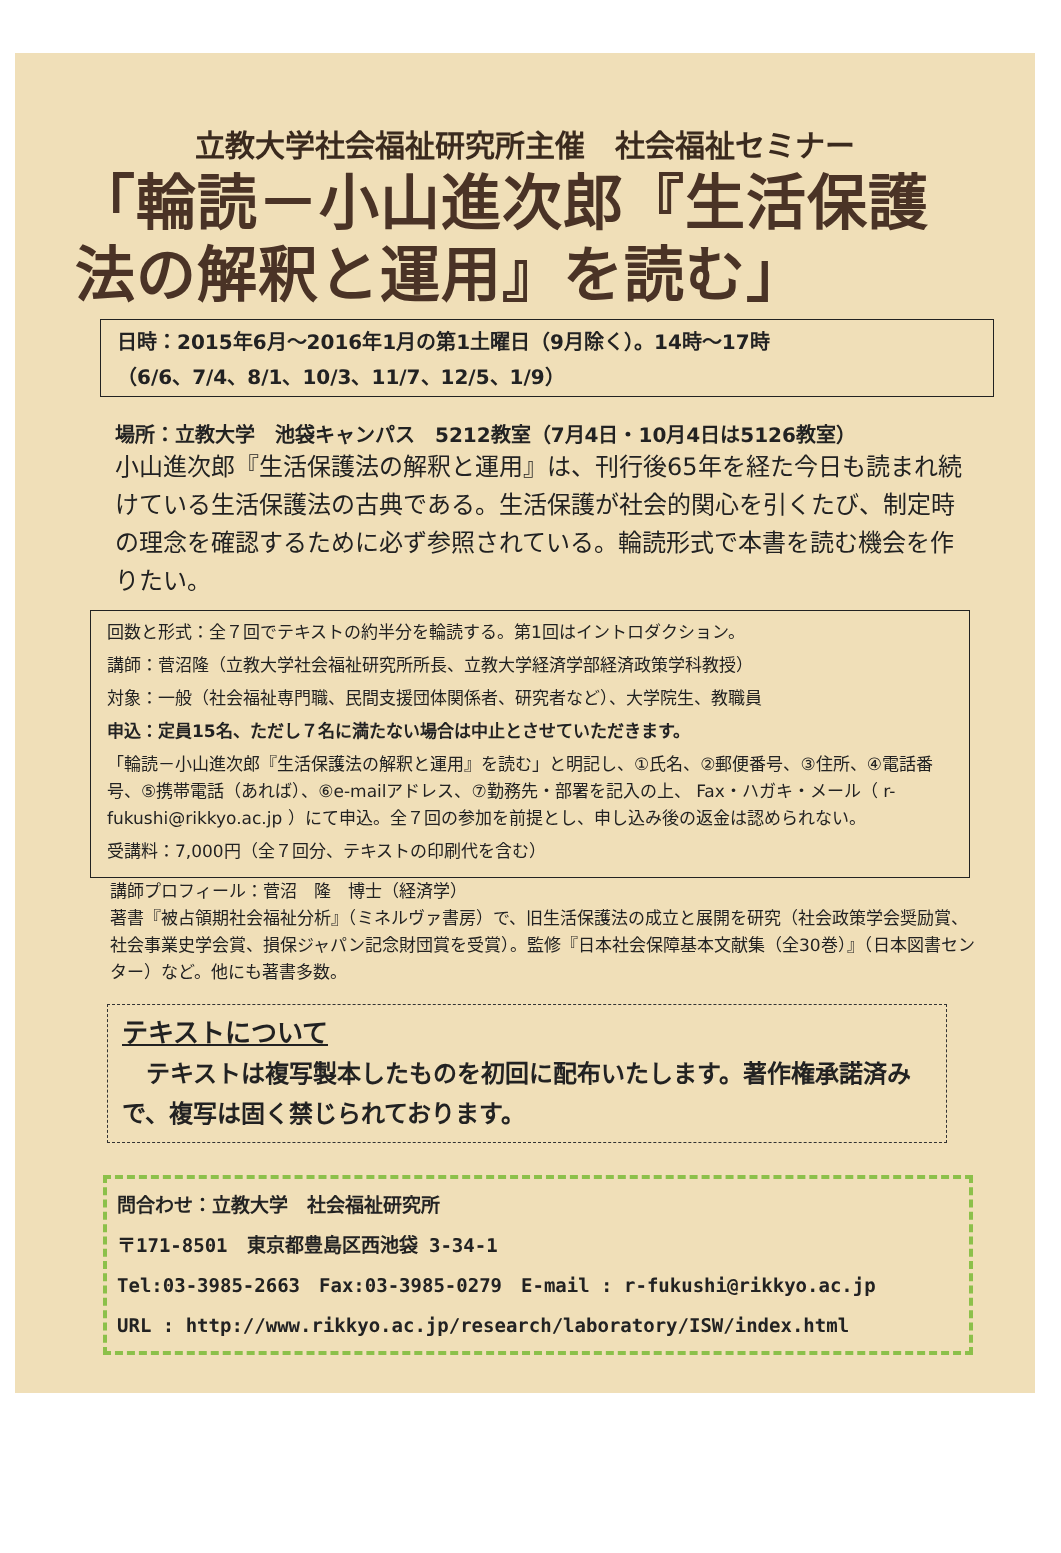立教大学社会福祉研究所主催　社会福祉セミナー
「輪読－小山進次郎『生活保護法の解釈と運用』を読む」
日時：2015年6月～2016年1月の第1土曜日（9月除く）。14時～17時
（6/6、7/4、8/1、10/3、11/7、12/5、1/9）
場所：立教大学　池袋キャンパス　5212教室（7月4日・10月4日は5126教室）
小山進次郎『生活保護法の解釈と運用』は、刊行後65年を経た今日も読まれ続けている生活保護法の古典である。生活保護が社会的関心を引くたび、制定時の理念を確認するために必ず参照されている。輪読形式で本書を読む機会を作りたい。
回数と形式：全７回でテキストの約半分を輪読する。第1回はイントロダクション。
講師：菅沼隆（立教大学社会福祉研究所所長、立教大学経済学部経済政策学科教授）
対象：一般（社会福祉専門職、民間支援団体関係者、研究者など）、大学院生、教職員
申込：定員15名、ただし７名に満たない場合は中止とさせていただきます。
「輪読－小山進次郎『生活保護法の解釈と運用』を読む」と明記し、①氏名、②郵便番号、③住所、④電話番号、⑤携帯電話（あれば）、⑥e-mailアドレス、⑦勤務先・部署を記入の上、 Fax・ハガキ・メール（ r-fukushi@rikkyo.ac.jp ）にて申込。全７回の参加を前提とし、申し込み後の返金は認められない。
受講料：7,000円（全７回分、テキストの印刷代を含む）
講師プロフィール：菅沼　隆　博士（経済学）
著書『被占領期社会福祉分析』（ミネルヴァ書房）で、旧生活保護法の成立と展開を研究（社会政策学会奨励賞、社会事業史学会賞、損保ジャパン記念財団賞を受賞）。監修『日本社会保障基本文献集（全30巻）』（日本図書センター）など。他にも著書多数。
テキストについて
　テキストは複写製本したものを初回に配布いたします。著作権承諾済みで、複写は固く禁じられております。
問合わせ：立教大学　社会福祉研究所
〒171-8501　東京都豊島区西池袋 3-34-1
Tel:03-3985-2663　Fax:03-3985-0279　E-mail : r-fukushi@rikkyo.ac.jp
URL : http://www.rikkyo.ac.jp/research/laboratory/ISW/index.html